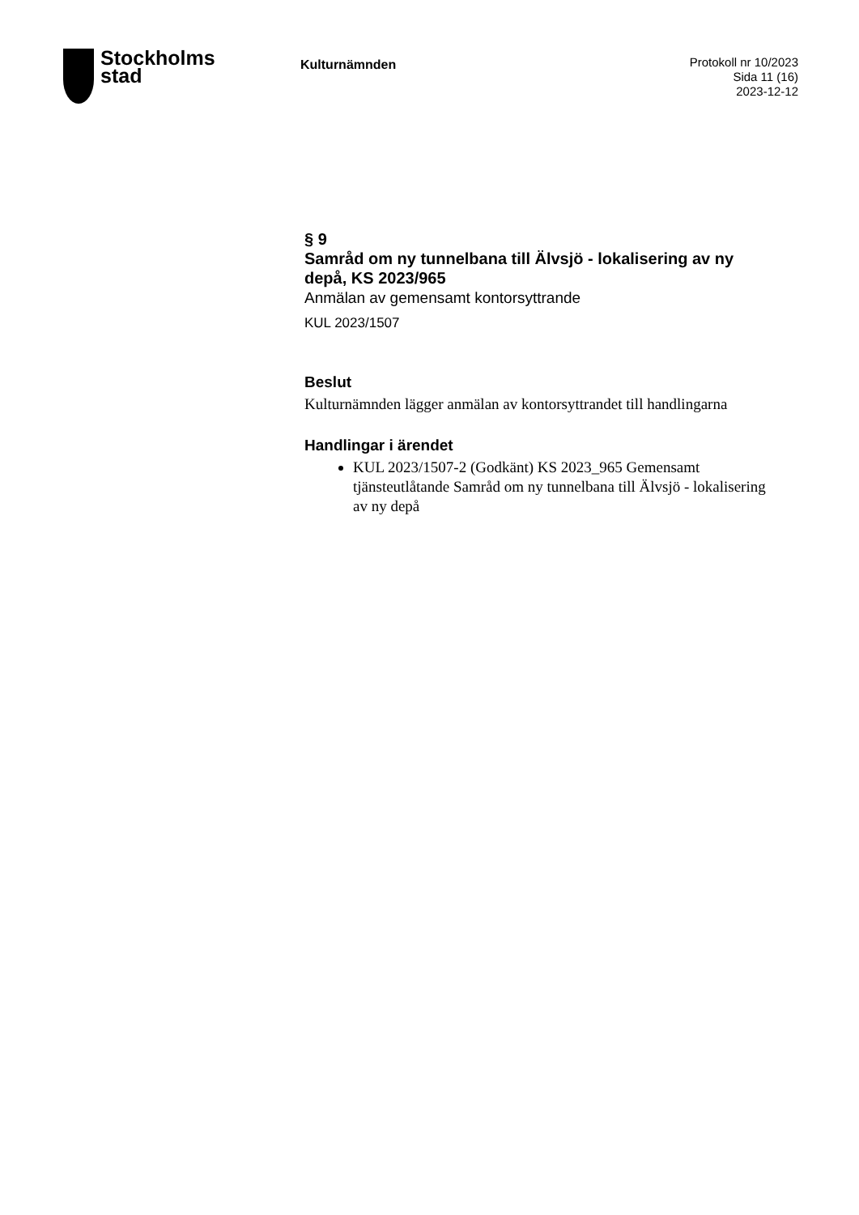Stockholms
stad
Kulturnämnden
Protokoll nr 10/2023
Sida 11 (16)
2023-12-12
§ 9
Samråd om ny tunnelbana till Älvsjö - lokalisering av ny depå, KS 2023/965
Anmälan av gemensamt kontorsyttrande
KUL 2023/1507
Beslut
Kulturnämnden lägger anmälan av kontorsyttrandet till handlingarna
Handlingar i ärendet
KUL 2023/1507-2 (Godkänt) KS 2023_965 Gemensamt tjänsteutlåtande Samråd om ny tunnelbana till Älvsjö - lokalisering av ny depå